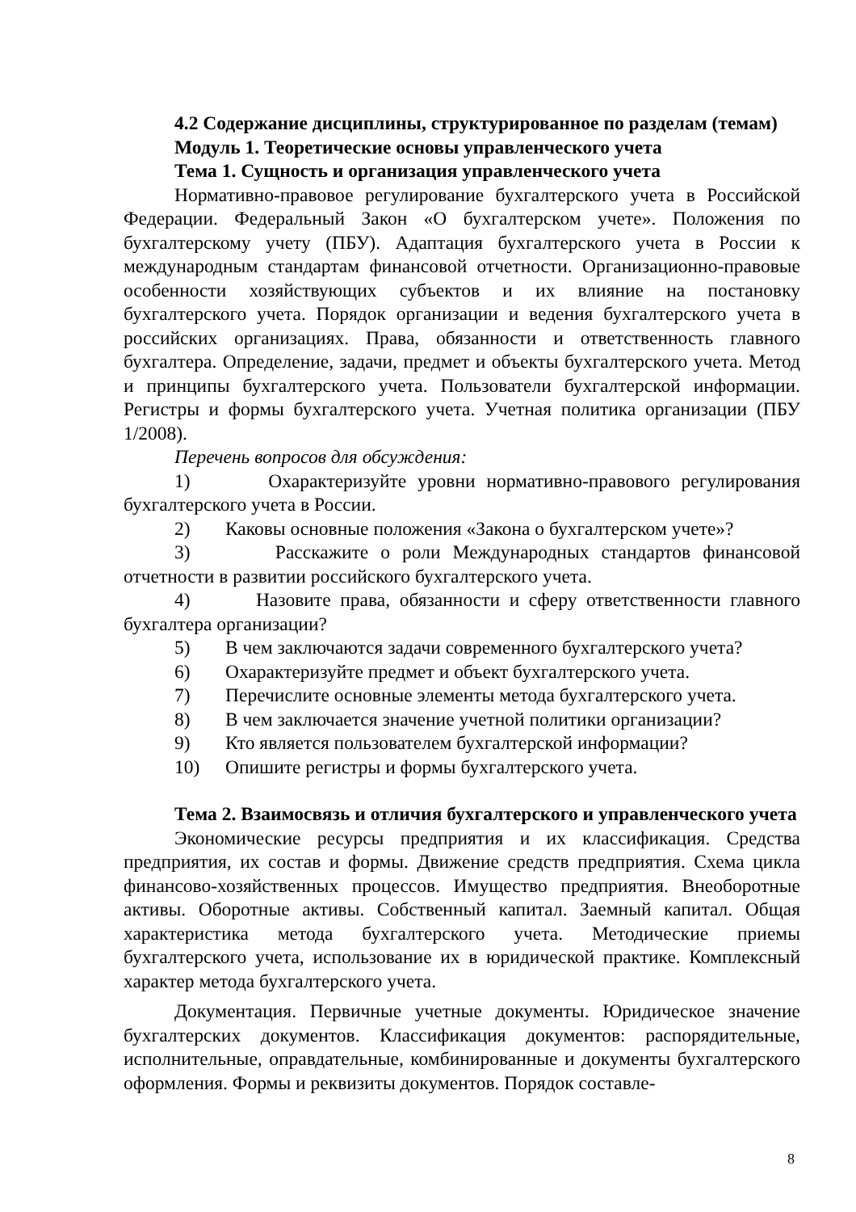4.2 Содержание дисциплины, структурированное по разделам (темам)
Модуль 1. Теоретические основы управленческого учета
Тема 1. Сущность и организация управленческого учета
Нормативно-правовое регулирование бухгалтерского учета в Российской Федерации. Федеральный Закон «О бухгалтерском учете». Положения по бухгалтерскому учету (ПБУ). Адаптация бухгалтерского учета в России к международным стандартам финансовой отчетности. Организационно-правовые особенности хозяйствующих субъектов и их влияние на постановку бухгалтерского учета. Порядок организации и ведения бухгалтерского учета в российских организациях. Права, обязанности и ответственность главного бухгалтера. Определение, задачи, предмет и объекты бухгалтерского учета. Метод и принципы бухгалтерского учета. Пользователи бухгалтерской информации. Регистры и формы бухгалтерского учета. Учетная политика организации (ПБУ 1/2008).
Перечень вопросов для обсуждения:
1) Охарактеризуйте уровни нормативно-правового регулирования бухгалтерского учета в России.
2) Каковы основные положения «Закона о бухгалтерском учете»?
3) Расскажите о роли Международных стандартов финансовой отчетности в развитии российского бухгалтерского учета.
4) Назовите права, обязанности и сферу ответственности главного бухгалтера организации?
5) В чем заключаются задачи современного бухгалтерского учета?
6) Охарактеризуйте предмет и объект бухгалтерского учета.
7) Перечислите основные элементы метода бухгалтерского учета.
8) В чем заключается значение учетной политики организации?
9) Кто является пользователем бухгалтерской информации?
10) Опишите регистры и формы бухгалтерского учета.
Тема 2. Взаимосвязь и отличия бухгалтерского и управленческого учета
Экономические ресурсы предприятия и их классификация. Средства предприятия, их состав и формы. Движение средств предприятия. Схема цикла финансово-хозяйственных процессов. Имущество предприятия. Внеоборотные активы. Оборотные активы. Собственный капитал. Заемный капитал. Общая характеристика метода бухгалтерского учета. Методические приемы бухгалтерского учета, использование их в юридической практике. Комплексный характер метода бухгалтерского учета.
Документация. Первичные учетные документы. Юридическое значение бухгалтерских документов. Классификация документов: распорядительные, исполнительные, оправдательные, комбинированные и документы бухгалтерского оформления. Формы и реквизиты документов. Порядок составле-
8